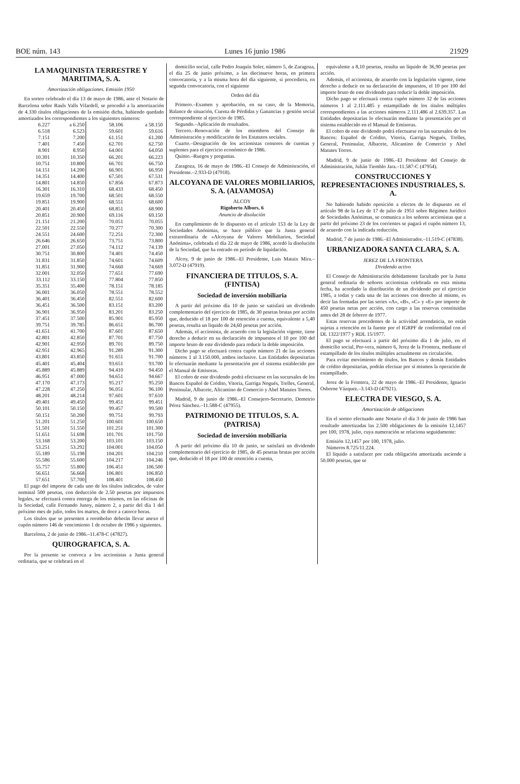BOE núm. 143 Lunes 16 junio 1986 21929
LA MAQUINISTA TERRESTRE Y MARITIMA, S. A.
Amortización obligaciones. Emisión 1950
En sorteo celebrado el día 13 de mayo de 1986, ante el Notario de Barcelona señor Rauls Valls Vilardell, se procedió a la amortización de 4.330 títulos obligaciones de la emisión dicha, habiendo quedado amortizados los correspondientes a los siguientes números:
| 6.227 | a 6.250 | 58.106 | a 58.150 |
| 6.518 | 6.523 | 59.601 | 59.616 |
| 7.151 | 7.200 | 61.151 | 61.200 |
| 7.401 | 7.450 | 62.701 | 62.750 |
| 8.901 | 8.950 | 64.001 | 64.050 |
| 10.301 | 10.350 | 66.201 | 66.223 |
| 10.751 | 10.800 | 66.701 | 66.750 |
| 14.151 | 14.200 | 66.901 | 66.950 |
| 14.351 | 14.400 | 67.501 | 67.531 |
| 14.801 | 14.850 | 67.856 | 67.873 |
| 16.301 | 16.310 | 68.433 | 68.450 |
| 19.659 | 19.700 | 68.501 | 68.550 |
| 19.851 | 19.900 | 68.551 | 68.600 |
| 20.401 | 20.450 | 68.851 | 68.900 |
| 20.851 | 20.900 | 69.116 | 69.150 |
| 21.151 | 21.200 | 70.051 | 70.055 |
| 22.501 | 22.550 | 70.277 | 70.300 |
| 24.551 | 24.600 | 72.251 | 72.300 |
| 26.646 | 26.650 | 73.751 | 73.800 |
| 27.001 | 27.050 | 74.112 | 74.139 |
| 30.751 | 30.800 | 74.401 | 74.450 |
| 31.831 | 31.850 | 74.601 | 74.609 |
| 31.851 | 31.900 | 74.660 | 74.669 |
| 32.001 | 32.050 | 77.651 | 77.690 |
| 33.112 | 33.150 | 77.804 | 77.850 |
| 35.351 | 35.400 | 78.151 | 78.185 |
| 36.001 | 36.050 | 78.551 | 78.552 |
| 36.401 | 36.450 | 82.551 | 82.600 |
| 36.451 | 36.500 | 83.151 | 83.200 |
| 36.901 | 36.950 | 83.201 | 83.250 |
| 37.451 | 37.500 | 85.901 | 85.950 |
| 39.751 | 39.785 | 86.651 | 86.700 |
| 41.651 | 41.700 | 87.601 | 87.650 |
| 42.801 | 42.850 | 87.701 | 87.750 |
| 42.901 | 42.950 | 89.701 | 89.750 |
| 42.951 | 42.965 | 91.289 | 91.300 |
| 43.801 | 43.850 | 91.651 | 91.700 |
| 45.401 | 45.404 | 93.651 | 93.700 |
| 45.889 | 45.889 | 94.410 | 94.450 |
| 46.951 | 47.000 | 94.651 | 94.667 |
| 47.170 | 47.173 | 95.217 | 95.250 |
| 47.228 | 47.250 | 96.051 | 96.100 |
| 48.201 | 48.214 | 97.601 | 97.610 |
| 49.401 | 49.450 | 99.451 | 99.451 |
| 50.101 | 50.150 | 99.457 | 99.500 |
| 50.151 | 50.200 | 99.751 | 99.793 |
| 51.201 | 51.250 | 100.601 | 100.650 |
| 51.501 | 51.550 | 101.251 | 101.300 |
| 51.651 | 51.698 | 101.701 | 101.750 |
| 53.168 | 53.200 | 103.101 | 103.150 |
| 53.251 | 53.292 | 104.001 | 104.050 |
| 55.189 | 55.198 | 104.201 | 104.210 |
| 55.586 | 55.600 | 104.217 | 104.246 |
| 55.757 | 55.800 | 106.451 | 106.500 |
| 56.651 | 56.668 | 106.801 | 106.850 |
| 57.651 | 57.700 | 108.401 | 108.450 |
El pago del importe de cada uno de los títulos indicados, de valor nominal 500 pesetas, con deducción de 2.50 pesetas por impuestos legales, se efectuará contra entrega de los mismos, en las oficinas de la Sociedad, calle Fernando Junoy, número 2, a partir del día 1 del próximo mes de julio, todos los martes, de doce a catorce horas.
Los títulos que se presenten a reembolso deberán llevar anexo el cupón número 146 de vencimiento 1 de octubre de 1986 y siguientes.
Barcelona, 2 de junio de 1986.–11.478-C (47827).
QUIROGRAFICA, S. A.
Por la presente se convoca a los accionistas a Junta general ordinaria, que se celebrará en el
domicilio social, calle Pedro Joaquín Soler, número 5, de Zaragoza, el día 25 de junio próximo, a las diecinueve horas, en primera convocatoria, y a la misma hora del día siguiente, si procediera, en segunda convocatoria, con el siguiente
Orden del día
Primero.–Examen y aprobación, en su caso, de la Memoria, Balance de situación, Cuenta de Pérdidas y Ganancias y gestión social correspondiente al ejercicio de 1985.
Segundo.–Aplicación de resultados.
Tercero.–Renovación de los miembros del Consejo de Administración y modificación de los Estatutos sociales.
Cuarto.–Designación de los accionistas censores de cuentas y suplentes para el ejercicio económico de 1986.
Quinto.–Ruegos y preguntas.
Zaragoza, 16 de mayo de 1986.–El Consejo de Adminisración, el Presidente.–2.933-D (47918).
ALCOYANA DE VALORES MOBILIARIOS, S. A. (ALVAMOSA)
ALCOY
Rigoberto Albors, 6
Anuncio de disolución
En cumplimiento de lo dispuesto en el artículo 153 de la Ley de Sociedades Anónimas, se hace público que la Junta general extraordinaria de «Alcoyana de Valores Mobiliarios, Sociedad Anónima», celebrada el día 22 de mayo de 1986, acordó la disolución de la Sociedad, que ha entrado en período de liquidación.
Alcoy, 9 de junio de 1986.–El Presidente, Luis Mataix Mira.–3.072-D (47919).
FINANCIERA DE TITULOS, S. A. (FINTISA)
Sociedad de inversión mobiliaria
A partir del próximo día 10 de junio se satisfará un dividendo complementario del ejercicio de 1985, de 30 pesetas brutas por acción que, deducido el 18 por 100 de retención a cuenta, equivalente a 5,40 pesetas, resulta un líquido de 24,60 pesetas por acción.
Además, el accionista, de acuerdo con la legislación vigente, tiene derecho a deducir en su declaración de impuestos el 10 por 100 del importe bruto de este dividendo para reducir la doble imposición.
Dicho pago se efectuará contra cupón número 21 de las acciones números 1 al 3.150.000, ambos inclusive. Las Entidades depositarias lo efectuarán mediante la presentación por el sistema establecido por el Manual de Emisoras.
El cobro de este dividendo podrá efectuarse en las sucursales de los Bancos Español de Crédito, Vitoria, Garriga Nogués, Trelles, General, Peninsular, Albacete, Alicantino de Comercio y Abel Matutes Torres.
Madrid, 9 de junio de 1986.–El Consejero-Secretario, Demetrio Pérez Sánchez.–11.588-C (47955).
PATRIMONIO DE TITULOS, S. A. (PATRISA)
Sociedad de inversión mobiliaria
A partir del próximo día 10 de junio, se satisfará un dividendo complementario del ejercicio de 1985, de 45 pesetas brutas por acción que, deducido el 18 por 100 de retención a cuenta,
equivalente a 8,10 pesetas, resulta un líquido de 36,90 pesetas por acción.
Además, el accionista, de acuerdo con la legislación vigente, tiene derecho a deducir en su declaración de impuestos, el 10 por 100 del importe bruto de este dividendo para reducir la doble imposición.
Dicho pago se efectuará contra cupón número 32 de las acciones números 1 al 2.111.485 y estampillado de los títulos múltiples correspondientes a las acciones números 2.111.486 al 2.639.357. Las Entidades depositarias lo efectuarán mediante la presentación por el sistema establecido en el Manual de Emisoras.
El cobro de este dividendo podrá efectuarse en las sucursales de los Bancos: Español de Crédito, Vitoria, Garriga Nogués, Trelles, General, Peninsular, Albacete, Alicantino de Comercio y Abel Matutes Torres.
Madrid, 9 de junio de 1986.–El Presidente del Consejo de Administración, Julián Tiemblo Jara.–11.587-C (47954).
CONSTRUCCIONES Y REPRESENTACIONES INDUSTRIALES, S. A.
No habiendo habido oposición a efectos de lo dispuesto en el artículo 98 de la Ley de 17 de julio de 1951 sobre Régimen Jurídico de Sociedades Anónimas, se comunica a los señores accionistas que a partir del próximo 23 de los corrientes se pagará el cupón número 13, de acuerdo con la indicada reducción.
Madrid, 7 de junio de 1986.–El Administrador.–11.519-C (47838).
URBANIZADORA SANTA CLARA, S. A.
JEREZ DE LA FRONTERA
Dividendo activo
El Consejo de Administración debidamente facultado por la Junta general ordinaria de señores accionistas celebrada en esta misma fecha, ha acordado la distribución de un dividendo por el ejercicio 1985, a todas y cada una de las acciones con derecho al mismo, es decir las formadas por las series «A», «B», «C» y «E» por importe de 450 pesetas netas por acción, con cargo a las reservas constituidas antes del 28 de febrero de 1977.
Estas reservas procedentes de la actividad arrendaticia, no están sujetas a retención en la fuente por el IGRPF de conformidad con el DL 1322/1977 y RDL 15/1977.
El pago se efectuará a partir del próximo día 1 de julio, en el domicilio social, Por-vera, número 6, Jerez de la Frontera, mediante el estampillado de los títulos múltiples actualmente en circulación.
Para evitar movimiento de títulos, los Bancos y demás Entidades de crédito depositarias, podrán efectuar por sí mismos la operación de estampillado.
Jerez de la Frontera, 22 de mayo de 1986.–El Presidente, Ignacio Osborne Vázquez.–3.143-D (47921).
ELECTRA DE VIESGO, S. A.
Amortización de obligaciones
En el sorteo efectuado ante Notario el día 3 de junio de 1986 han resultado amortizadas las 2.500 obligaciones de la emisión 12,1457 por 100, 1978, julio, cuya numeración se relaciona seguidamente:
Emisión 12,1457 por 100, 1978, julio.
Números 8.725/11.224.
El líquido a satisfacer por cada obligación amortizada asciende a 50.000 pesetas, que se